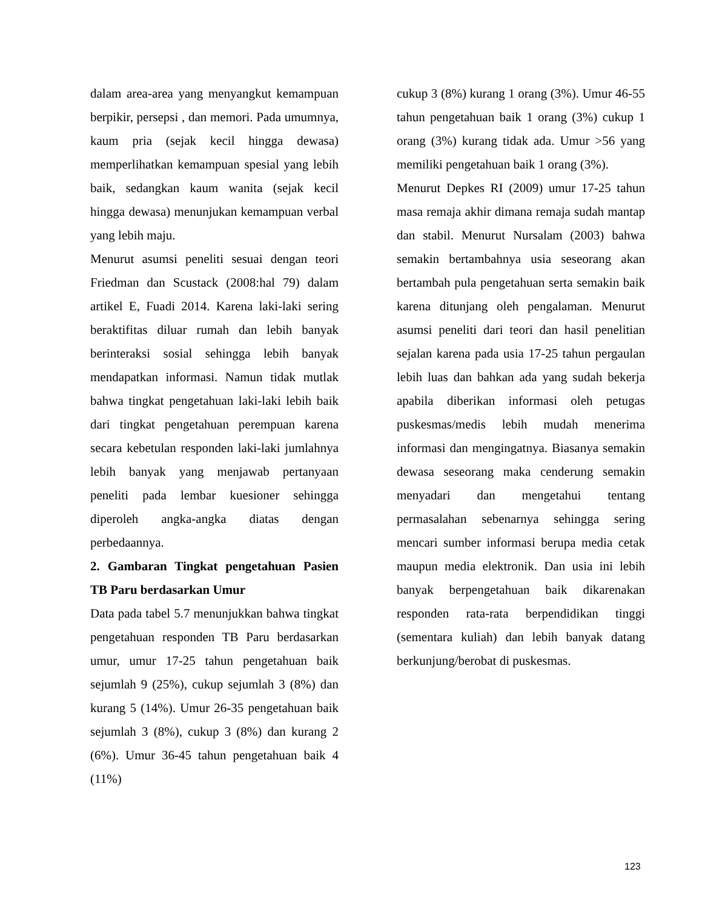dalam area-area yang menyangkut kemampuan berpikir, persepsi , dan memori. Pada umumnya, kaum pria (sejak kecil hingga dewasa) memperlihatkan kemampuan spesial yang lebih baik, sedangkan kaum wanita (sejak kecil hingga dewasa) menunjukan kemampuan verbal yang lebih maju.
Menurut asumsi peneliti sesuai dengan teori Friedman dan Scustack (2008:hal 79) dalam artikel E, Fuadi 2014. Karena laki-laki sering beraktifitas diluar rumah dan lebih banyak berinteraksi sosial sehingga lebih banyak mendapatkan informasi. Namun tidak mutlak bahwa tingkat pengetahuan laki-laki lebih baik dari tingkat pengetahuan perempuan karena secara kebetulan responden laki-laki jumlahnya lebih banyak yang menjawab pertanyaan peneliti pada lembar kuesioner sehingga diperoleh angka-angka diatas dengan perbedaannya.
2. Gambaran Tingkat pengetahuan Pasien TB Paru berdasarkan Umur
Data pada tabel 5.7 menunjukkan bahwa tingkat pengetahuan responden TB Paru berdasarkan umur, umur 17-25 tahun pengetahuan baik sejumlah 9 (25%), cukup sejumlah 3 (8%) dan kurang 5 (14%). Umur 26-35 pengetahuan baik sejumlah 3 (8%), cukup 3 (8%) dan kurang 2 (6%). Umur 36-45 tahun pengetahuan baik 4 (11%)
cukup 3 (8%) kurang 1 orang (3%). Umur 46-55 tahun pengetahuan baik 1 orang (3%) cukup 1 orang (3%) kurang tidak ada. Umur >56 yang memiliki pengetahuan baik 1 orang (3%).
Menurut Depkes RI (2009) umur 17-25 tahun masa remaja akhir dimana remaja sudah mantap dan stabil. Menurut Nursalam (2003) bahwa semakin bertambahnya usia seseorang akan bertambah pula pengetahuan serta semakin baik karena ditunjang oleh pengalaman. Menurut asumsi peneliti dari teori dan hasil penelitian sejalan karena pada usia 17-25 tahun pergaulan lebih luas dan bahkan ada yang sudah bekerja apabila diberikan informasi oleh petugas puskesmas/medis lebih mudah menerima informasi dan mengingatnya. Biasanya semakin dewasa seseorang maka cenderung semakin menyadari dan mengetahui tentang permasalahan sebenarnya sehingga sering mencari sumber informasi berupa media cetak maupun media elektronik. Dan usia ini lebih banyak berpengetahuan baik dikarenakan responden rata-rata berpendidikan tinggi (sementara kuliah) dan lebih banyak datang berkunjung/berobat di puskesmas.
123